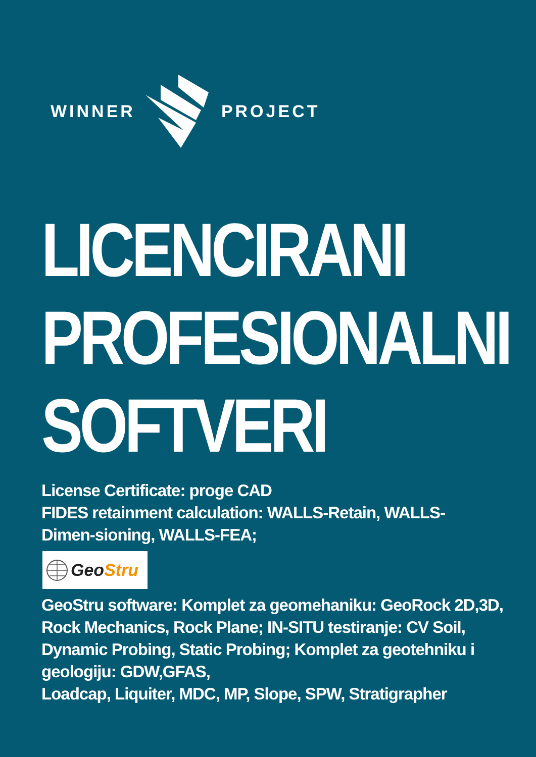WINNER PROJECT
LICENCIRANI
PROFESIONALNI
SOFTVERI
License Certificate: proge CAD
FIDES retainment calculation: WALLS-Retain, WALLS-Dimen-sioning, WALLS-FEA;
GeoStru
GeoStru software: Komplet za geomehaniku: GeoRock 2D,3D, Rock Mechanics, Rock Plane; IN-SITU testiranje: CV Soil, Dynamic Probing, Static Probing; Komplet za geotehniku i geologiju: GDW,GFAS,
Loadcap, Liquiter, MDC, MP, Slope, SPW, Stratigrapher